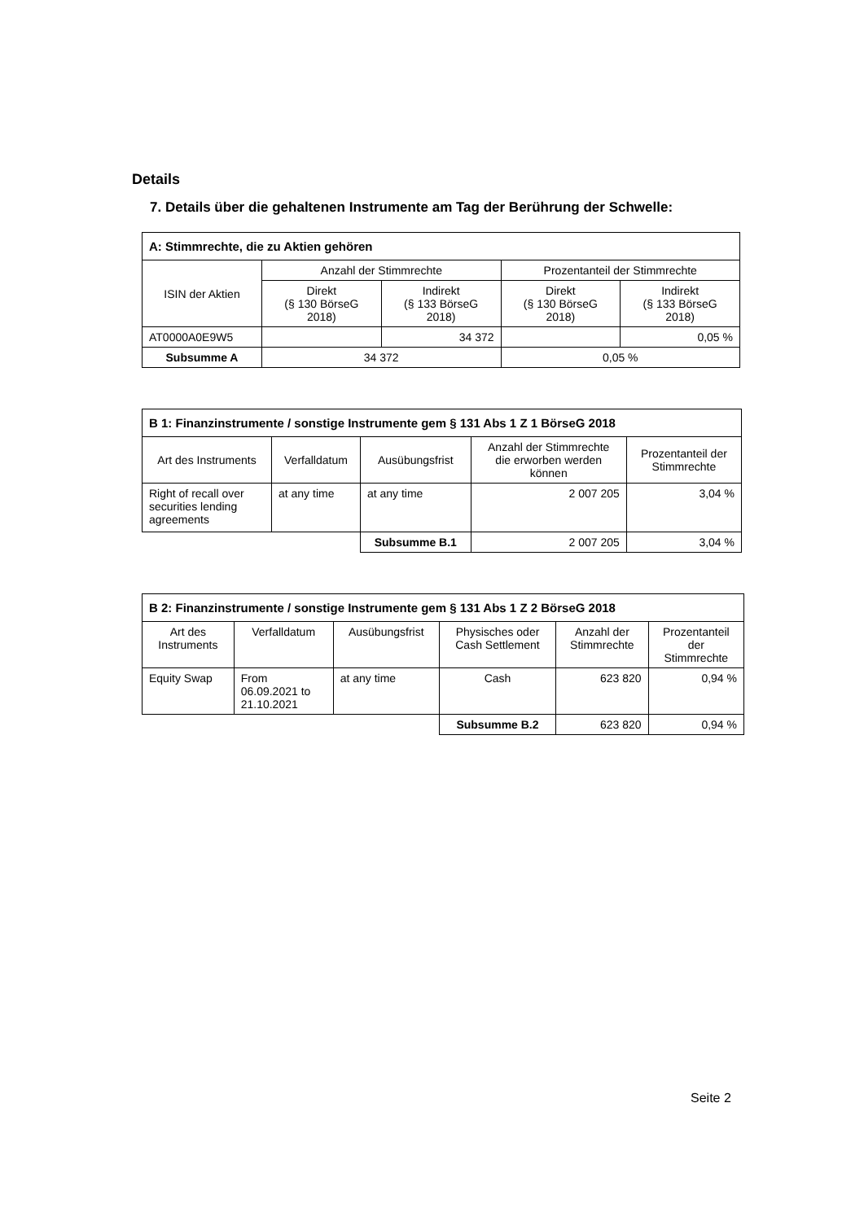Details
7. Details über die gehaltenen Instrumente am Tag der Berührung der Schwelle:
| A: Stimmrechte, die zu Aktien gehören | | | | |
| --- | --- | --- | --- | --- |
| ISIN der Aktien | Anzahl der Stimmrechte | | Prozentanteil der Stimmrechte | |
| | Direkt (§ 130 BörseG 2018) | Indirekt (§ 133 BörseG 2018) | Direkt (§ 130 BörseG 2018) | Indirekt (§ 133 BörseG 2018) |
| AT0000A0E9W5 | | 34 372 | | 0,05 % |
| Subsumme A | 34 372 | | 0,05 % | |
| B 1: Finanzinstrumente / sonstige Instrumente gem § 131 Abs 1 Z 1 BörseG 2018 | | | | |
| --- | --- | --- | --- | --- |
| Art des Instruments | Verfalldatum | Ausübungsfrist | Anzahl der Stimmrechte die erworben werden können | Prozentanteil der Stimmrechte |
| Right of recall over securities lending agreements | at any time | at any time | 2 007 205 | 3,04 % |
| | | Subsumme B.1 | 2 007 205 | 3,04 % |
| B 2: Finanzinstrumente / sonstige Instrumente gem § 131 Abs 1 Z 2 BörseG 2018 | | | | | |
| --- | --- | --- | --- | --- | --- |
| Art des Instruments | Verfalldatum | Ausübungsfrist | Physisches oder Cash Settlement | Anzahl der Stimmrechte | Prozentanteil der Stimmrechte |
| Equity Swap | From 06.09.2021 to 21.10.2021 | at any time | Cash | 623 820 | 0,94 % |
| | | | Subsumme B.2 | 623 820 | 0,94 % |
Seite 2